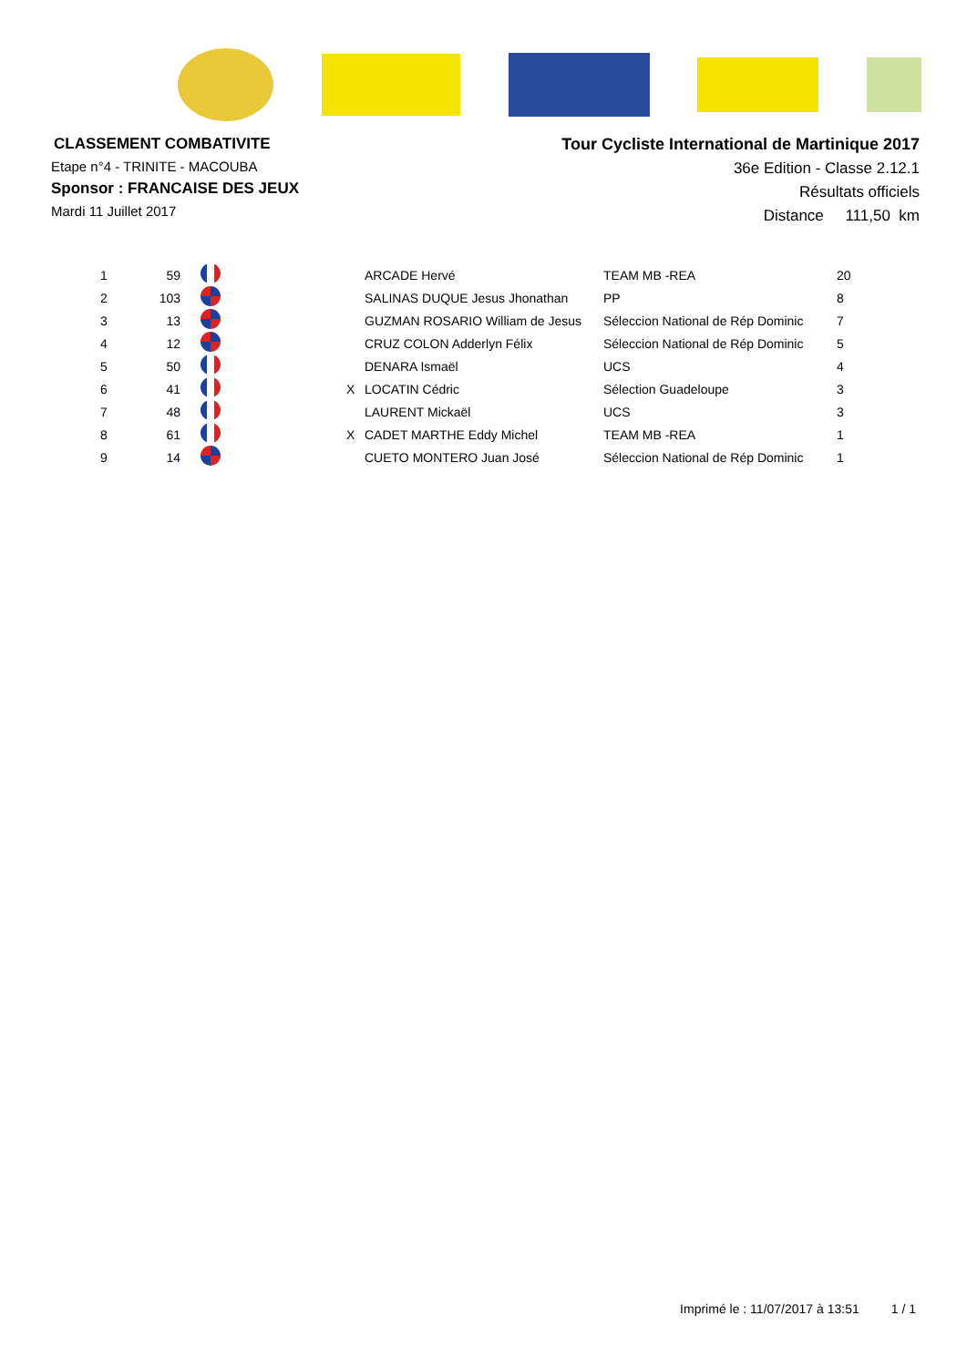CLASSEMENT COMBATIVITE
Etape n°4 - TRINITE - MACOUBA
Sponsor : FRANCAISE DES JEUX
Mardi 11 Juillet 2017
Tour Cycliste International de Martinique 2017
36e Edition - Classe 2.12.1
Résultats officiels
Distance 111,50 km
| 1 | 59 | | | ARCADE Hervé | TEAM MB -REA | 20 |
| 2 | 103 | | | SALINAS DUQUE Jesus Jhonathan | PP | 8 |
| 3 | 13 | | | GUZMAN ROSARIO William de Jesus | Séleccion National de Rép Dominic | 7 |
| 4 | 12 | | | CRUZ COLON Adderlyn Félix | Séleccion National de Rép Dominic | 5 |
| 5 | 50 | | | DENARA Ismaël | UCS | 4 |
| 6 | 41 | | X | LOCATIN Cédric | Sélection Guadeloupe | 3 |
| 7 | 48 | | | LAURENT Mickaël | UCS | 3 |
| 8 | 61 | | X | CADET MARTHE Eddy Michel | TEAM MB -REA | 1 |
| 9 | 14 | | | CUETO MONTERO Juan José | Séleccion National de Rép Dominic | 1 |
Imprimé le : 11/07/2017 à 13:51 1 / 1